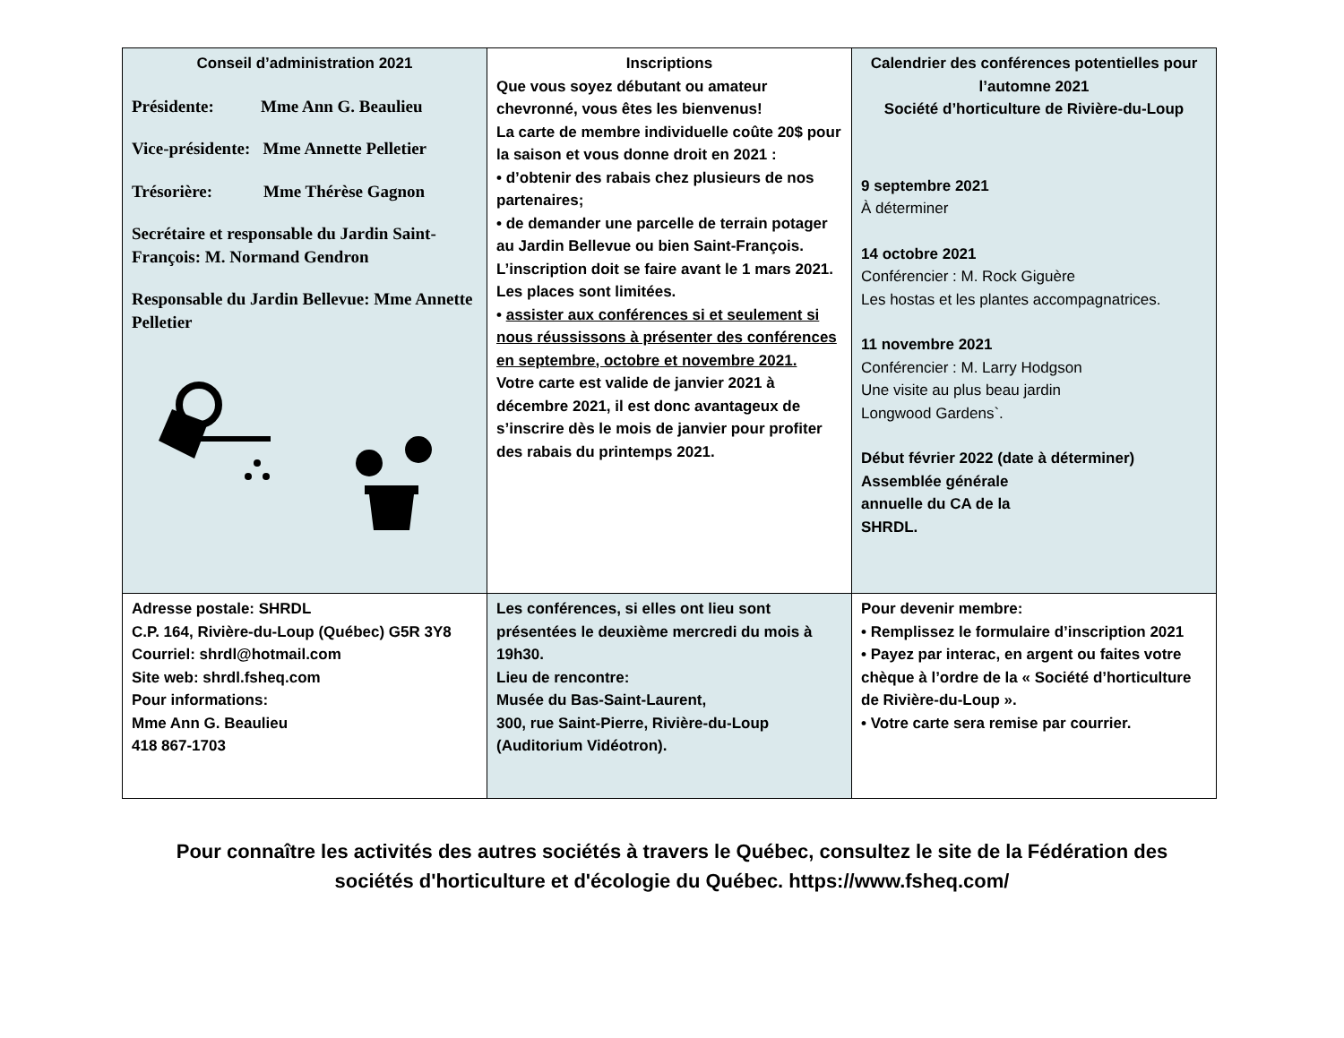| Conseil d’administration 2021 Présidente: Mme Ann G. Beaulieu Vice-présidente: Mme Annette Pelletier Trésorière: Mme Thérèse Gagnon Secrétaire et responsable du Jardin Saint-François: M. Normand Gendron Responsable du Jardin Bellevue: Mme Annette Pelletier | Inscriptions Que vous soyez débutant ou amateur chevronné, vous êtes les bienvenus! La carte de membre individuelle coûte 20$ pour la saison et vous donne droit en 2021 : • d’obtenir des rabais chez plusieurs de nos partenaires; • de demander une parcelle de terrain potager au Jardin Bellevue ou bien Saint-François. L’inscription doit se faire avant le 1 mars 2021. Les places sont limitées. • assister aux conférences si et seulement si nous réussissons à présenter des conférences en septembre, octobre et novembre 2021. Votre carte est valide de janvier 2021 à décembre 2021, il est donc avantageux de s’inscrire dès le mois de janvier pour profiter des rabais du printemps 2021. | Calendrier des conférences potentielles pour l’automne 2021 Société d’horticulture de Rivière-du-Loup 9 septembre 2021 À déterminer 14 octobre 2021 Conférencier : M. Rock Giguère Les hostas et les plantes accompagnatrices. 11 novembre 2021 Conférencier : M. Larry Hodgson Une visite au plus beau jardin Longwood Gardens`. Début février 2022 (date à déterminer) Assemblée générale annuelle du CA de la SHRDL. |
| Adresse postale: SHRDL C.P. 164, Rivière-du-Loup (Québec) G5R 3Y8 Courriel: shrdl@hotmail.com Site web: shrdl.fsheq.com Pour informations: Mme Ann G. Beaulieu 418 867-1703 | Les conférences, si elles ont lieu sont présentées le deuxième mercredi du mois à 19h30. Lieu de rencontre: Musée du Bas-Saint-Laurent, 300, rue Saint-Pierre, Rivière-du-Loup (Auditorium Vidéotron). | Pour devenir membre: • Remplissez le formulaire d’inscription 2021 • Payez par interac, en argent ou faites votre chèque à l’ordre de la « Société d’horticulture de Rivière-du-Loup ». • Votre carte sera remise par courrier. |
Pour connaître les activités des autres sociétés à travers le Québec, consultez le site de la Fédération des
sociétés d'horticulture et d'écologie du Québec. https://www.fsheq.com/